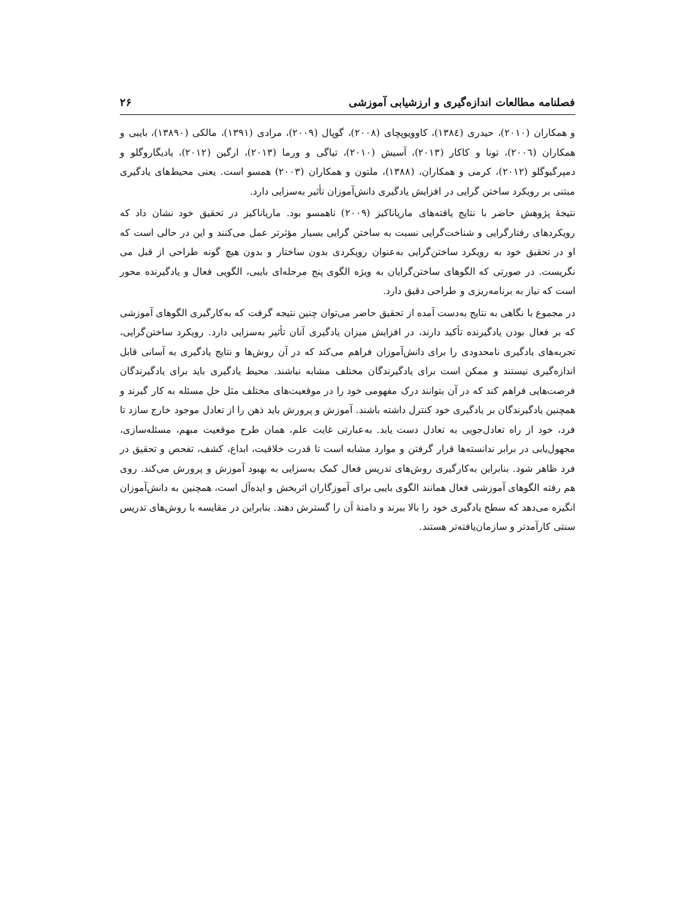فصلنامه مطالعات اندازه‌گیری و ارزشیابی آموزشی ۲۶
و همکاران (۲۰۱۰)، حیدری (۱۳۸٤)، کاوویوپچای (۲۰۰۸)، گوپال (۲۰۰۹)، مرادی (۱۳۹۱)، مالکی (۱۳۸۹۰)، بایبی و همکاران (۲۰۰٦)، تونا و کاکار (۲۰۱۳)، آسیش (۲۰۱۰)، تیاگی و ورما (۲۰۱۳)، ارگین (۲۰۱۲)، یادیگاروگلو و دمپرگیوگلو (۲۰۱۲)، کرمی و همکاران، (۱۳۸۸)، ملتون و همکاران (۲۰۰۳) همسو است. یعنی محیط‌های یادگیری مبتنی بر رویکرد ساختن گرایی در افزایش یادگیری دانش‌آموزان تأثیر به‌سزایی دارد.
نتیجهٔ پژوهش حاضر با نتایج یافته‌های ماریاناکیز (۲۰۰۹) ناهمسو بود. ماریاناکیز در تحقیق خود نشان داد که رویکردهای رفتارگرایی و شناخت‌گرایی نسبت به ساختن گرایی بسیار مؤثرتر عمل می‌کنند و این در حالی است که او در تحقیق خود به رویکرد ساختن‌گرایی به‌عنوان رویکردی بدون ساختار و بدون هیچ گونه طراحی از قبل می نگریست. در صورتی که الگوهای ساختن‌گرایان به ویژه الگوی پنج مرحله‌ای بایبی، الگویی فعال و یادگیرنده محور است که نیاز به برنامه‌ریزی و طراحی دقیق دارد.
در مجموع با نگاهی به نتایج به‌دست آمده از تحقیق حاضر می‌توان چنین نتیجه گرفت که به‌کارگیری الگوهای آموزشی که بر فعال بودن یادگیرنده تأکید دارند، در افزایش میزان یادگیری آنان تأثیر به‌سزایی دارد. رویکرد ساختن‌گرایی، تجربه‌های یادگیری نامحدودی را برای دانش‌آموزان فراهم می‌کند که در آن روش‌ها و نتایج یادگیری به آسانی قابل اندازه‌گیری نیستند و ممکن است برای یادگیرندگان مختلف مشابه نباشند. محیط یادگیری باید برای یادگیرندگان فرصت‌هایی فراهم کند که در آن بتوانند درک مفهومی خود را در موقعیت‌های مختلف مثل حل مسئله به کار گیرند و همچنین یادگیرندگان بر یادگیری خود کنترل داشته باشند. آموزش و پرورش باید ذهن را از تعادل موجود خارج سازد تا فرد، خود از راه تعادل‌جویی به تعادل دست یابد. به‌عبارتی غایت علم، همان طرح موقعیت مبهم، مسئله‌سازی، مجهول‌یابی در برابر ندانسته‌ها قرار گرفتن و موارد مشابه است تا قدرت خلاقیت، ابداع، کشف، تفحص و تحقیق در فرد ظاهر شود. بنابراین به‌کارگیری روش‌های تدریس فعال کمک به‌سزایی به بهبود آموزش و پرورش می‌کند. روی هم رفته الگوهای آموزشی فعال همانند الگوی بایبی برای آموزگاران اثربخش و ایده‌آل است، همچنین به دانش‌آموزان انگیزه می‌دهد که سطح یادگیری خود را بالا ببرند و دامنهٔ آن را گسترش دهند. بنابراین در مقایسه با روش‌های تدریس سنتی کارآمدتر و سازمان‌یافته‌تر هستند.